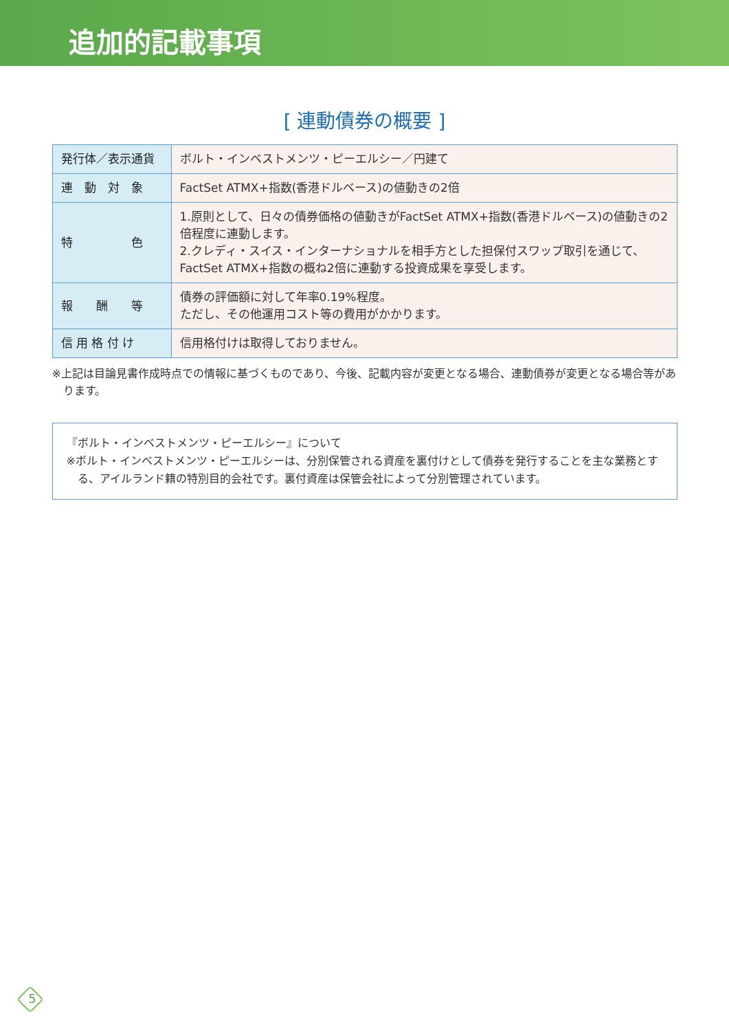追加的記載事項
[ 連動債券の概要 ]
| 発行体／表示通貨 | ボルト・インベストメンツ・ピーエルシー／円建て |
| 連 動 対 象 | FactSet ATMX+指数(香港ドルベース)の値動きの2倍 |
| 特 色 | 1.原則として、日々の債券価格の値動きがFactSet ATMX+指数(香港ドルベース)の値動きの2倍程度に連動します。 2.クレディ・スイス・インターナショナルを相手方とした担保付スワップ取引を通じて、FactSet ATMX+指数の概ね2倍に連動する投資成果を享受します。 |
| 報 酬 等 | 債券の評価額に対して年率0.19%程度。 ただし、その他運用コスト等の費用がかかります。 |
| 信 用 格 付 け | 信用格付けは取得しておりません。 |
※上記は目論見書作成時点での情報に基づくものであり、今後、記載内容が変更となる場合、連動債券が変更となる場合等があります。
『ボルト・インベストメンツ・ピーエルシー』について
※ボルト・インベストメンツ・ピーエルシーは、分別保管される資産を裏付けとして債券を発行することを主な業務とする、アイルランド籍の特別目的会社です。裏付資産は保管会社によって分別管理されています。
5